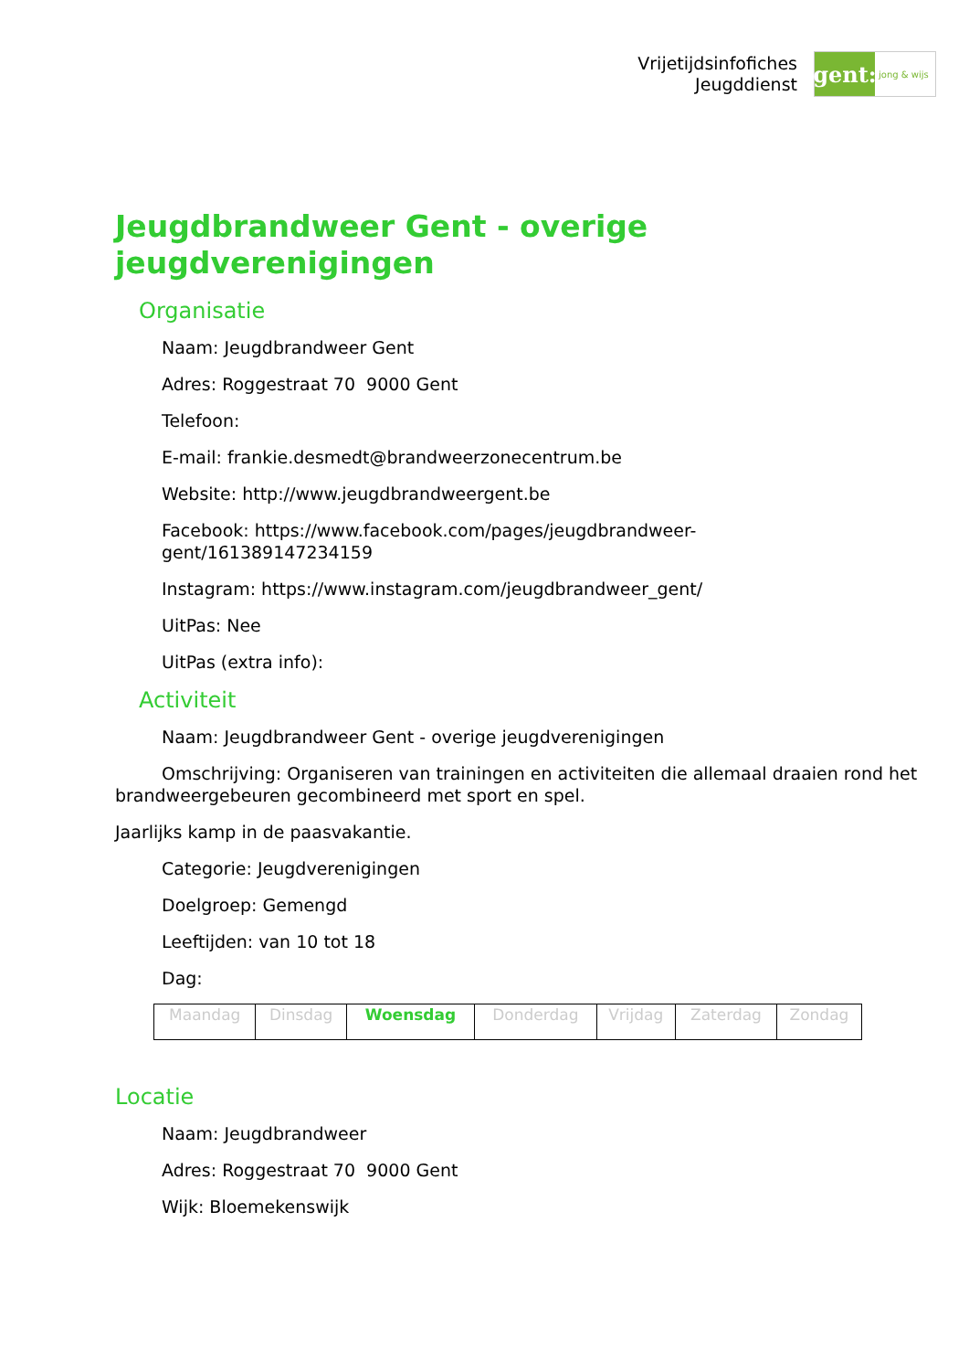Vrijetijdsinfofiches
Jeugddienst
gent:
jong & wijs
Jeugdbrandweer Gent - overige jeugdverenigingen
Organisatie
Naam: Jeugdbrandweer Gent
Adres: Roggestraat 70 9000 Gent
Telefoon:
E-mail: frankie.desmedt@brandweerzonecentrum.be
Website: http://www.jeugdbrandweergent.be
Facebook: https://www.facebook.com/pages/jeugdbrandweer-
gent/161389147234159
Instagram: https://www.instagram.com/jeugdbrandweer_gent/
UitPas: Nee
UitPas (extra info):
Activiteit
Naam: Jeugdbrandweer Gent - overige jeugdverenigingen
Omschrijving: Organiseren van trainingen en activiteiten die allemaal draaien rond het brandweergebeuren gecombineerd met sport en spel.
Jaarlijks kamp in de paasvakantie.
Categorie: Jeugdverenigingen
Doelgroep: Gemengd
Leeftijden: van 10 tot 18
Dag:
| Maandag | Dinsdag | Woensdag | Donderdag | Vrijdag | Zaterdag | Zondag |
Locatie
Naam: Jeugdbrandweer
Adres: Roggestraat 70 9000 Gent
Wijk: Bloemekenswijk